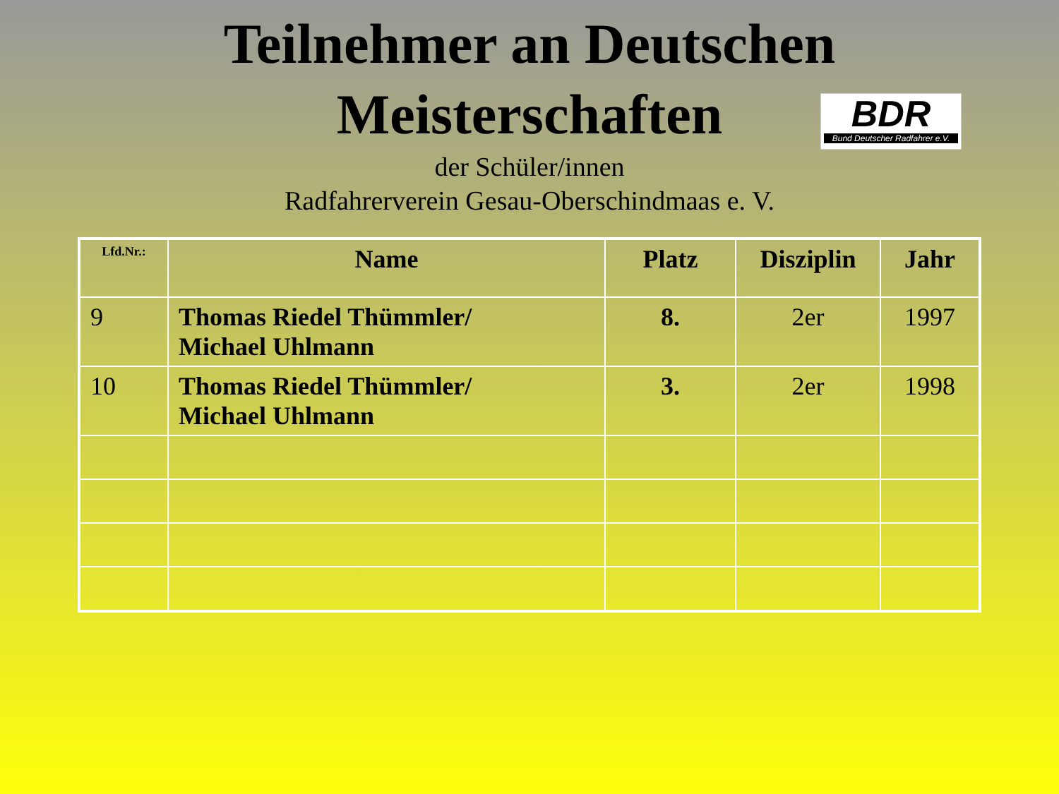Teilnehmer an Deutschen
Meisterschaften
BDR
Bund Deutscher Radfahrer e.V.
der Schüler/innen
Radfahrerverein Gesau-Oberschindmaas e. V.
| Lfd.Nr.: | Name | Platz | Disziplin | Jahr |
| --- | --- | --- | --- | --- |
| 9 | Thomas Riedel Thümmler/ Michael Uhlmann | 8. | 2er | 1997 |
| 10 | Thomas Riedel Thümmler/ Michael Uhlmann | 3. | 2er | 1998 |